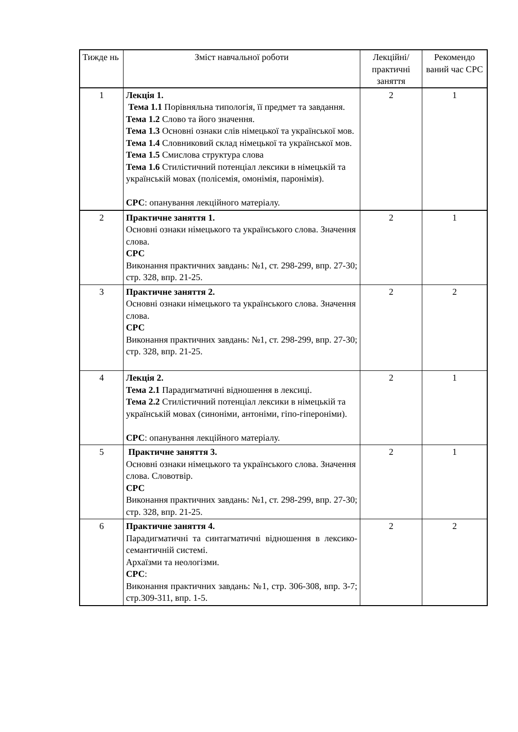| Тижде нь | Зміст навчальної роботи | Лекційні/ практичні заняття | Рекомендо ваний час СРС |
| 1 | Лекція 1. Тема 1.1 Порівняльна типологія, її предмет та завдання. Тема 1.2 Слово та його значення. Тема 1.3 Основні ознаки слів німецької та української мов. Тема 1.4 Словниковий склад німецької та української мов. Тема 1.5 Смислова структура слова Тема 1.6 Стилістичний потенціал лексики в німецькій та українській мовах (полісемія, омонімія, паронімія). СРС : опанування лекційного матеріалу. | 2 | 1 |
| 2 | Практичне заняття 1. Основні ознаки німецького та українського слова. Значення слова. СРС Виконання практичних завдань: №1, ст. 298-299, впр. 27-30; стр. 328, впр. 21-25. | 2 | 1 |
| 3 | Практичне заняття 2. Основні ознаки німецького та українського слова. Значення слова. СРС Виконання практичних завдань: №1, ст. 298-299, впр. 27-30; стр. 328, впр. 21-25. | 2 | 2 |
| 4 | Лекція 2. Тема 2.1 Парадигматичні відношення в лексиці. Тема 2.2 Стилістичний потенціал лексики в німецькій та українській мовах (синоніми, антоніми, гіпо-гіпероніми). СРС : опанування лекційного матеріалу. | 2 | 1 |
| 5 | Практичне заняття 3. Основні ознаки німецького та українського слова. Значення слова. Словотвір. СРС Виконання практичних завдань: №1, ст. 298-299, впр. 27-30; стр. 328, впр. 21-25. | 2 | 1 |
| 6 | Практичне заняття 4. Парадигматичні та синтагматичні відношення в лексико-семантичній системі. Архаїзми та неологізми. СРС : Виконання практичних завдань: №1, стр. 306-308, впр. 3-7; стр.309-311, впр. 1-5. | 2 | 2 |